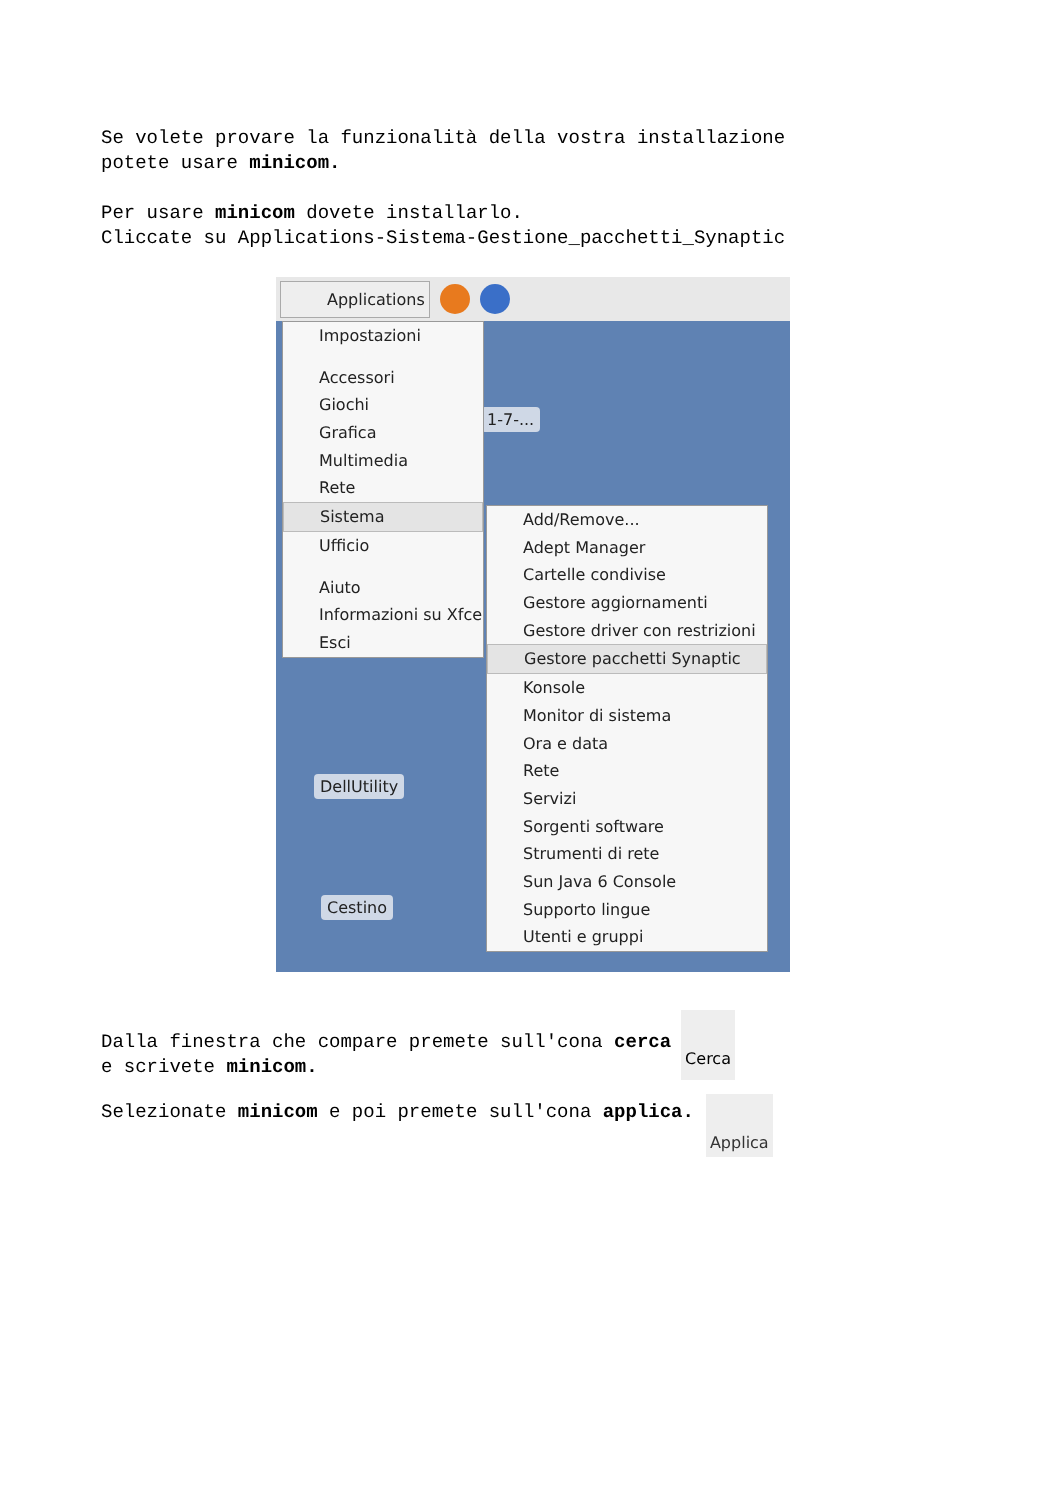Se volete provare la funzionalità della vostra installazione
potete usare minicom.
Per usare minicom dovete installarlo.
Cliccate su Applications-Sistema-Gestione_pacchetti_Synaptic
Applications
1-7-...
DellUtility
Cestino
Impostazioni
Accessori
Giochi
Grafica
Multimedia
Rete
Sistema
Ufficio
Aiuto
Informazioni su Xfce
Esci
Add/Remove...
Adept Manager
Cartelle condivise
Gestore aggiornamenti
Gestore driver con restrizioni
Gestore pacchetti Synaptic
Konsole
Monitor di sistema
Ora e data
Rete
Servizi
Sorgenti software
Strumenti di rete
Sun Java 6 Console
Supporto lingue
Utenti e gruppi
Dalla finestra che compare premete sull'cona cerca
e scrivete minicom.
Cerca
Selezionate minicom e poi premete sull'cona applica.
Applica